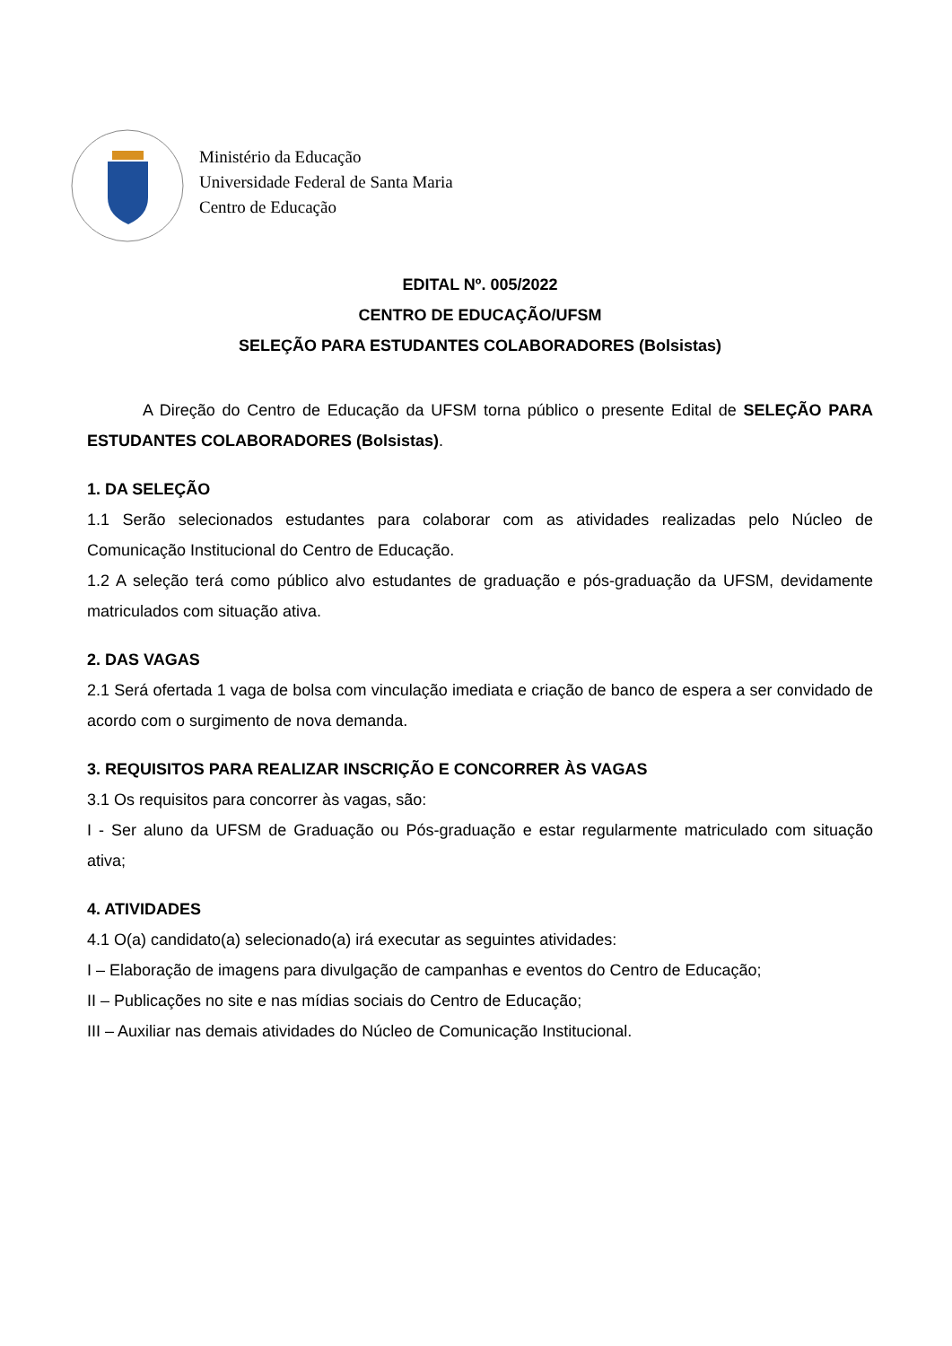Ministério da Educação
Universidade Federal de Santa Maria
Centro de Educação
EDITAL Nº. 005/2022
CENTRO DE EDUCAÇÃO/UFSM
SELEÇÃO PARA ESTUDANTES COLABORADORES (Bolsistas)
A Direção do Centro de Educação da UFSM torna público o presente Edital de SELEÇÃO PARA ESTUDANTES COLABORADORES (Bolsistas).
1. DA SELEÇÃO
1.1 Serão selecionados estudantes para colaborar com as atividades realizadas pelo Núcleo de Comunicação Institucional do Centro de Educação.
1.2 A seleção terá como público alvo estudantes de graduação e pós-graduação da UFSM, devidamente matriculados com situação ativa.
2. DAS VAGAS
2.1 Será ofertada 1 vaga de bolsa com vinculação imediata e criação de banco de espera a ser convidado de acordo com o surgimento de nova demanda.
3. REQUISITOS PARA REALIZAR INSCRIÇÃO E CONCORRER ÀS VAGAS
3.1 Os requisitos para concorrer às vagas, são:
I - Ser aluno da UFSM de Graduação ou Pós-graduação e estar regularmente matriculado com situação ativa;
4. ATIVIDADES
4.1 O(a) candidato(a) selecionado(a) irá executar as seguintes atividades:
I – Elaboração de imagens para divulgação de campanhas e eventos do Centro de Educação;
II – Publicações no site e nas mídias sociais do Centro de Educação;
III – Auxiliar nas demais atividades do Núcleo de Comunicação Institucional.